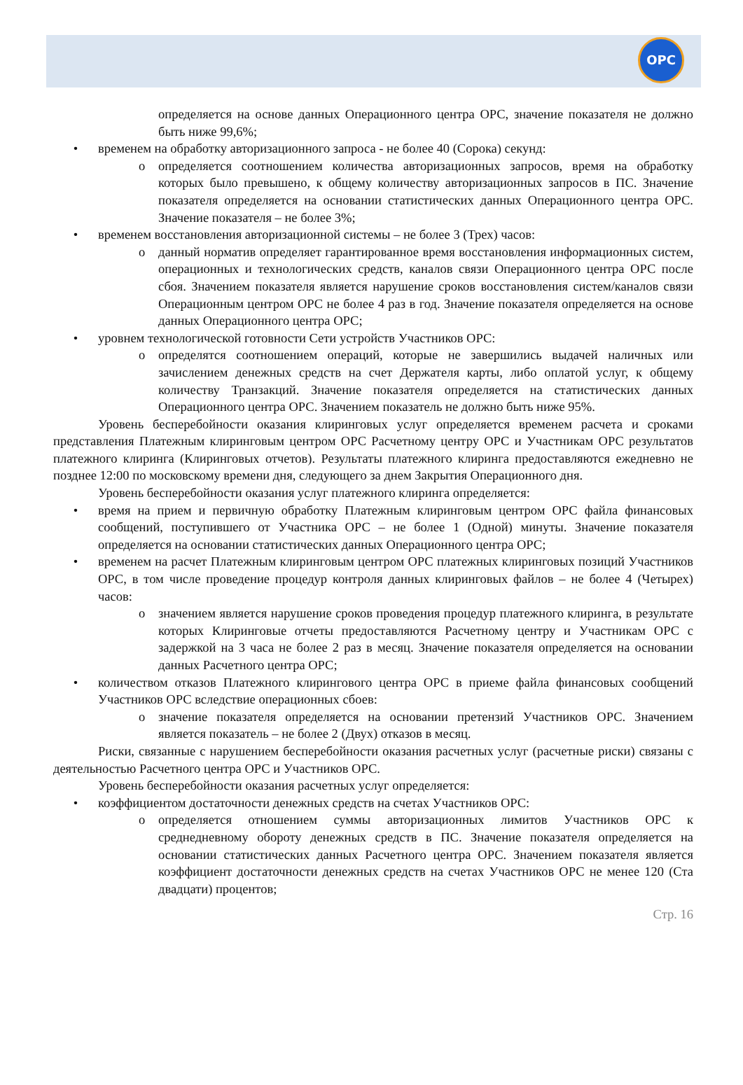ОРС
определяется на основе данных Операционного центра ОРС, значение показателя не должно быть ниже 99,6%;
• временем на обработку авторизационного запроса - не более 40 (Сорока) секунд:
o определяется соотношением количества авторизационных запросов, время на обработку которых было превышено, к общему количеству авторизационных запросов в ПС. Значение показателя определяется на основании статистических данных Операционного центра ОРС. Значение показателя – не более 3%;
• временем восстановления авторизационной системы – не более 3 (Трех) часов:
o данный норматив определяет гарантированное время восстановления информационных систем, операционных и технологических средств, каналов связи Операционного центра ОРС после сбоя. Значением показателя является нарушение сроков восстановления систем/каналов связи Операционным центром ОРС не более 4 раз в год. Значение показателя определяется на основе данных Операционного центра ОРС;
• уровнем технологической готовности Сети устройств Участников ОРС:
o определятся соотношением операций, которые не завершились выдачей наличных или зачислением денежных средств на счет Держателя карты, либо оплатой услуг, к общему количеству Транзакций. Значение показателя определяется на статистических данных Операционного центра ОРС. Значением показатель не должно быть ниже 95%.
Уровень бесперебойности оказания клиринговых услуг определяется временем расчета и сроками представления Платежным клиринговым центром ОРС Расчетному центру ОРС и Участникам ОРС результатов платежного клиринга (Клиринговых отчетов). Результаты платежного клиринга предоставляются ежедневно не позднее 12:00 по московскому времени дня, следующего за днем Закрытия Операционного дня.
Уровень бесперебойности оказания услуг платежного клиринга определяется:
• время на прием и первичную обработку Платежным клиринговым центром ОРС файла финансовых сообщений, поступившего от Участника ОРС – не более 1 (Одной) минуты. Значение показателя определяется на основании статистических данных Операционного центра ОРС;
• временем на расчет Платежным клиринговым центром ОРС платежных клиринговых позиций Участников ОРС, в том числе проведение процедур контроля данных клиринговых файлов – не более 4 (Четырех) часов:
o значением является нарушение сроков проведения процедур платежного клиринга, в результате которых Клиринговые отчеты предоставляются Расчетному центру и Участникам ОРС с задержкой на 3 часа не более 2 раз в месяц. Значение показателя определяется на основании данных Расчетного центра ОРС;
• количеством отказов Платежного клирингового центра ОРС в приеме файла финансовых сообщений Участников ОРС вследствие операционных сбоев:
o значение показателя определяется на основании претензий Участников ОРС. Значением является показатель – не более 2 (Двух) отказов в месяц.
Риски, связанные с нарушением бесперебойности оказания расчетных услуг (расчетные риски) связаны с деятельностью Расчетного центра ОРС и Участников ОРС.
Уровень бесперебойности оказания расчетных услуг определяется:
• коэффициентом достаточности денежных средств на счетах Участников ОРС:
o определяется отношением суммы авторизационных лимитов Участников ОРС к среднедневному обороту денежных средств в ПС. Значение показателя определяется на основании статистических данных Расчетного центра ОРС. Значением показателя является коэффициент достаточности денежных средств на счетах Участников ОРС не менее 120 (Ста двадцати) процентов;
Стр. 16